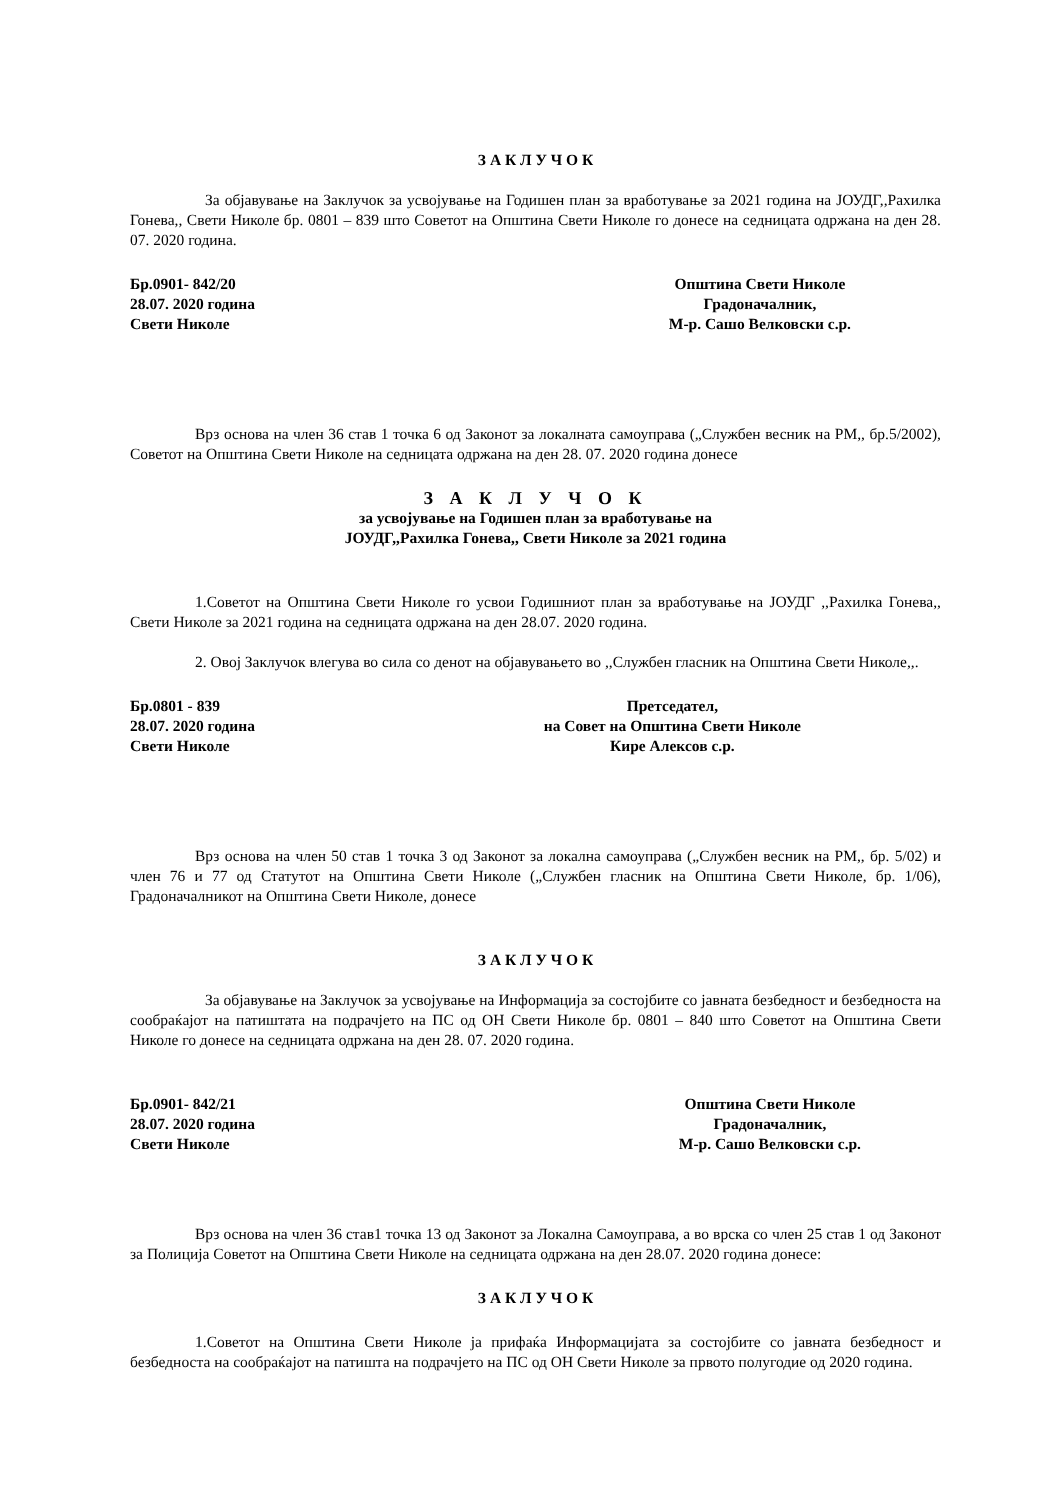З А К Л У Ч О К
За објавување на Заклучок за усвојување на Годишен план за вработување за 2021 година на ЈОУДГ,,Рахилка Гонева,, Свети Николе бр. 0801 – 839 што Советот на Општина Свети Николе го донесе на седницата одржана на ден 28. 07. 2020 година.
Бр.0901- 842/20
28.07. 2020 година
Свети Николе
Општина Свети Николе
Градоначалник,
М-р. Сашо Велковски с.р.
Врз основа на член 36 став 1 точка 6 од Законот за локалната самоуправа („Службен весник на РМ,, бр.5/2002), Советот на Општина Свети Николе на седницата одржана на ден 28. 07. 2020 година донесе
З А К Л У Ч О К
за усвојување на Годишен план за вработување на
ЈОУДГ,,Рахилка Гонева,, Свети Николе за 2021 година
1.Советот на Општина Свети Николе го усвои Годишниот план за вработување на ЈОУДГ ,,Рахилка Гонева,, Свети Николе за 2021 година на седницата одржана на ден 28.07. 2020 година.
2. Овој Заклучок влегува во сила со денот на објавувањето во ,,Службен гласник на Општина Свети Николе,,.
Бр.0801 - 839
28.07. 2020 година
Свети Николе
Претседател,
на Совет на Општина Свети Николе
Кире Алексов с.р.
Врз основа на член 50 став 1 точка 3 од Законот за локална самоуправа („Службен весник на РМ,, бр. 5/02) и член 76 и 77 од Статутот на Општина Свети Николе („Службен гласник на Општина Свети Николе, бр. 1/06), Градоначалникот на Општина Свети Николе, донесе
З А К Л У Ч О К
За објавување на Заклучок за усвојување на Информација за состојбите со јавната безбедност и безбедноста на сообраќајот на патиштата на подрачјето на ПС од ОН Свети Николе бр. 0801 – 840 што Советот на Општина Свети Николе го донесе на седницата одржана на ден 28. 07. 2020 година.
Бр.0901- 842/21
28.07. 2020 година
Свети Николе
Општина Свети Николе
Градоначалник,
М-р. Сашо Велковски с.р.
Врз основа на член 36 став1 точка 13 од Законот за Локална Самоуправа, а во врска со член 25 став 1 од Законот за Полиција Советот на Општина Свети Николе на седницата одржана на ден 28.07. 2020 година донесе:
З А К Л У Ч О К
1.Советот на Општина Свети Николе ја прифаќа Информацијата за состојбите со јавната безбедност и безбедноста на сообраќајот на патишта на подрачјето на ПС од ОН Свети Николе за првото полугодие од 2020 година.